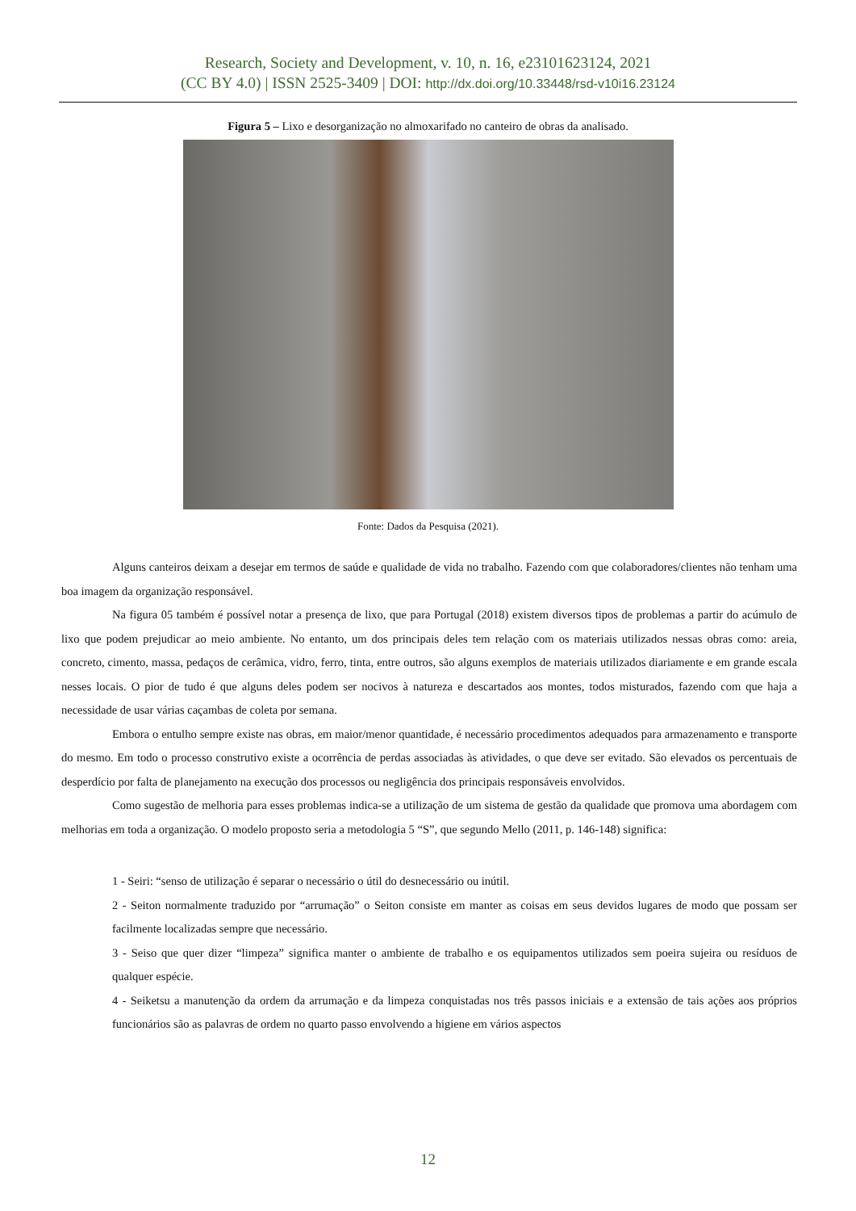Research, Society and Development, v. 10, n. 16, e23101623124, 2021
(CC BY 4.0) | ISSN 2525-3409 | DOI: http://dx.doi.org/10.33448/rsd-v10i16.23124
Figura 5 – Lixo e desorganização no almoxarifado no canteiro de obras da analisado.
Fonte: Dados da Pesquisa (2021).
Alguns canteiros deixam a desejar em termos de saúde e qualidade de vida no trabalho. Fazendo com que colaboradores/clientes não tenham uma boa imagem da organização responsável.
Na figura 05 também é possível notar a presença de lixo, que para Portugal (2018) existem diversos tipos de problemas a partir do acúmulo de lixo que podem prejudicar ao meio ambiente. No entanto, um dos principais deles tem relação com os materiais utilizados nessas obras como: areia, concreto, cimento, massa, pedaços de cerâmica, vidro, ferro, tinta, entre outros, são alguns exemplos de materiais utilizados diariamente e em grande escala nesses locais. O pior de tudo é que alguns deles podem ser nocivos à natureza e descartados aos montes, todos misturados, fazendo com que haja a necessidade de usar várias caçambas de coleta por semana.
Embora o entulho sempre existe nas obras, em maior/menor quantidade, é necessário procedimentos adequados para armazenamento e transporte do mesmo. Em todo o processo construtivo existe a ocorrência de perdas associadas às atividades, o que deve ser evitado. São elevados os percentuais de desperdício por falta de planejamento na execução dos processos ou negligência dos principais responsáveis envolvidos.
Como sugestão de melhoria para esses problemas indica-se a utilização de um sistema de gestão da qualidade que promova uma abordagem com melhorias em toda a organização. O modelo proposto seria a metodologia 5 “S”, que segundo Mello (2011, p. 146-148) significa:
1 - Seiri: “senso de utilização é separar o necessário o útil do desnecessário ou inútil.
2 - Seiton normalmente traduzido por “arrumação” o Seiton consiste em manter as coisas em seus devidos lugares de modo que possam ser facilmente localizadas sempre que necessário.
3 - Seiso que quer dizer “limpeza” significa manter o ambiente de trabalho e os equipamentos utilizados sem poeira sujeira ou resíduos de qualquer espécie.
4 - Seiketsu a manutenção da ordem da arrumação e da limpeza conquistadas nos três passos iniciais e a extensão de tais ações aos próprios funcionários são as palavras de ordem no quarto passo envolvendo a higiene em vários aspectos
12